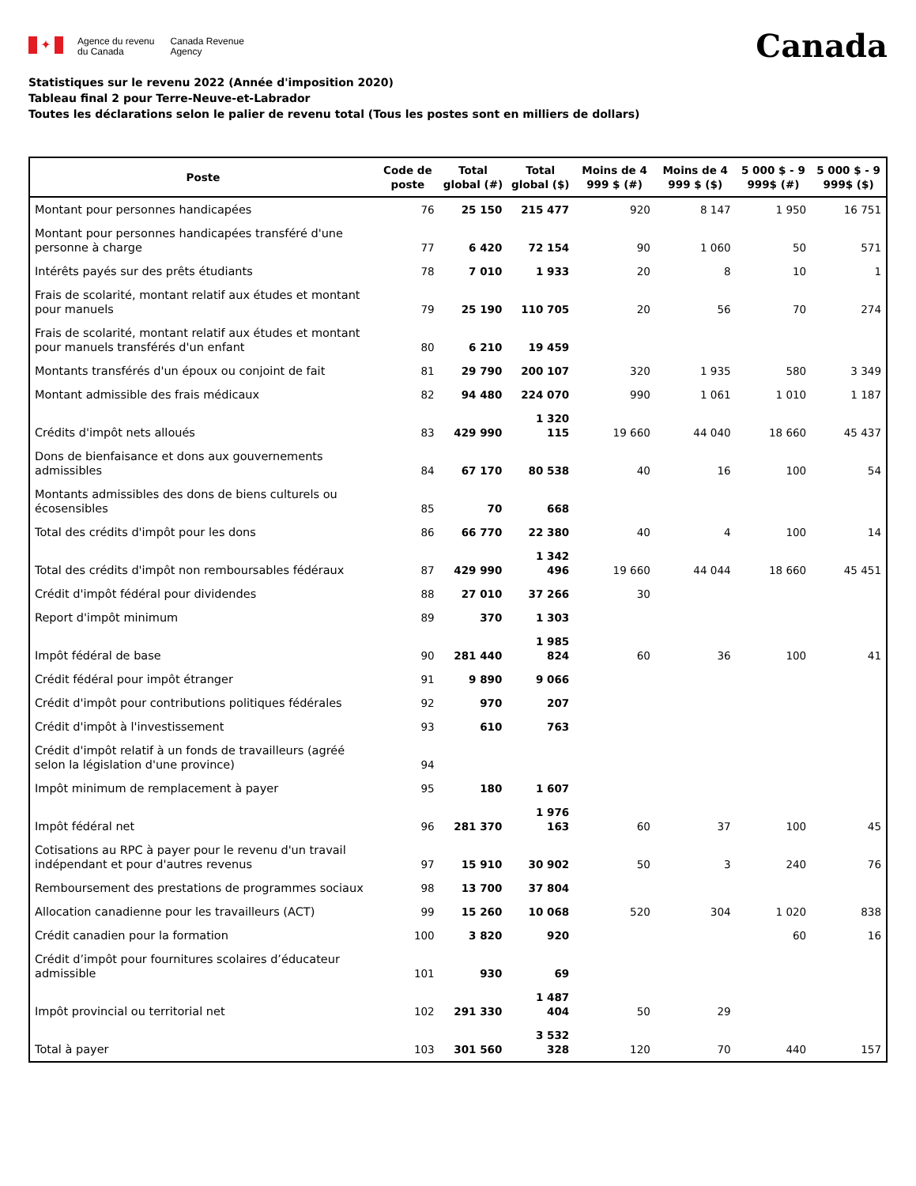✦
Agence du revenu
du Canada
Canada Revenue
Agency
Canada
Statistiques sur le revenu 2022 (Année d'imposition 2020)
Tableau final 2 pour Terre-Neuve-et-Labrador
Toutes les déclarations selon le palier de revenu total (Tous les postes sont en milliers de dollars)
| Poste | Code de poste | Total global (#) | Total global ($) | Moins de 4 999 $ (#) | Moins de 4 999 $ ($) | 5 000 $ - 9 999$ (#) | 5 000 $ - 9 999$ ($) |
| --- | --- | --- | --- | --- | --- | --- | --- |
| Montant pour personnes handicapées | 76 | 25 150 | 215 477 | 920 | 8 147 | 1 950 | 16 751 |
| Montant pour personnes handicapées transféré d'une personne à charge | 77 | 6 420 | 72 154 | 90 | 1 060 | 50 | 571 |
| Intérêts payés sur des prêts étudiants | 78 | 7 010 | 1 933 | 20 | 8 | 10 | 1 |
| Frais de scolarité, montant relatif aux études et montant pour manuels | 79 | 25 190 | 110 705 | 20 | 56 | 70 | 274 |
| Frais de scolarité, montant relatif aux études et montant pour manuels transférés d'un enfant | 80 | 6 210 | 19 459 | | | | |
| Montants transférés d'un époux ou conjoint de fait | 81 | 29 790 | 200 107 | 320 | 1 935 | 580 | 3 349 |
| Montant admissible des frais médicaux | 82 | 94 480 | 224 070 | 990 | 1 061 | 1 010 | 1 187 |
| Crédits d'impôt nets alloués | 83 | 429 990 | 1 320 115 | 19 660 | 44 040 | 18 660 | 45 437 |
| Dons de bienfaisance et dons aux gouvernements admissibles | 84 | 67 170 | 80 538 | 40 | 16 | 100 | 54 |
| Montants admissibles des dons de biens culturels ou écosensibles | 85 | 70 | 668 | | | | |
| Total des crédits d'impôt pour les dons | 86 | 66 770 | 22 380 | 40 | 4 | 100 | 14 |
| Total des crédits d'impôt non remboursables fédéraux | 87 | 429 990 | 1 342 496 | 19 660 | 44 044 | 18 660 | 45 451 |
| Crédit d'impôt fédéral pour dividendes | 88 | 27 010 | 37 266 | 30 | | | |
| Report d'impôt minimum | 89 | 370 | 1 303 | | | | |
| Impôt fédéral de base | 90 | 281 440 | 1 985 824 | 60 | 36 | 100 | 41 |
| Crédit fédéral pour impôt étranger | 91 | 9 890 | 9 066 | | | | |
| Crédit d'impôt pour contributions politiques fédérales | 92 | 970 | 207 | | | | |
| Crédit d'impôt à l'investissement | 93 | 610 | 763 | | | | |
| Crédit d'impôt relatif à un fonds de travailleurs (agréé selon la législation d'une province) | 94 | | | | | | |
| Impôt minimum de remplacement à payer | 95 | 180 | 1 607 | | | | |
| Impôt fédéral net | 96 | 281 370 | 1 976 163 | 60 | 37 | 100 | 45 |
| Cotisations au RPC à payer pour le revenu d'un travail indépendant et pour d'autres revenus | 97 | 15 910 | 30 902 | 50 | 3 | 240 | 76 |
| Remboursement des prestations de programmes sociaux | 98 | 13 700 | 37 804 | | | | |
| Allocation canadienne pour les travailleurs (ACT) | 99 | 15 260 | 10 068 | 520 | 304 | 1 020 | 838 |
| Crédit canadien pour la formation | 100 | 3 820 | 920 | | | 60 | 16 |
| Crédit d’impôt pour fournitures scolaires d’éducateur admissible | 101 | 930 | 69 | | | | |
| Impôt provincial ou territorial net | 102 | 291 330 | 1 487 404 | 50 | 29 | | |
| Total à payer | 103 | 301 560 | 3 532 328 | 120 | 70 | 440 | 157 |